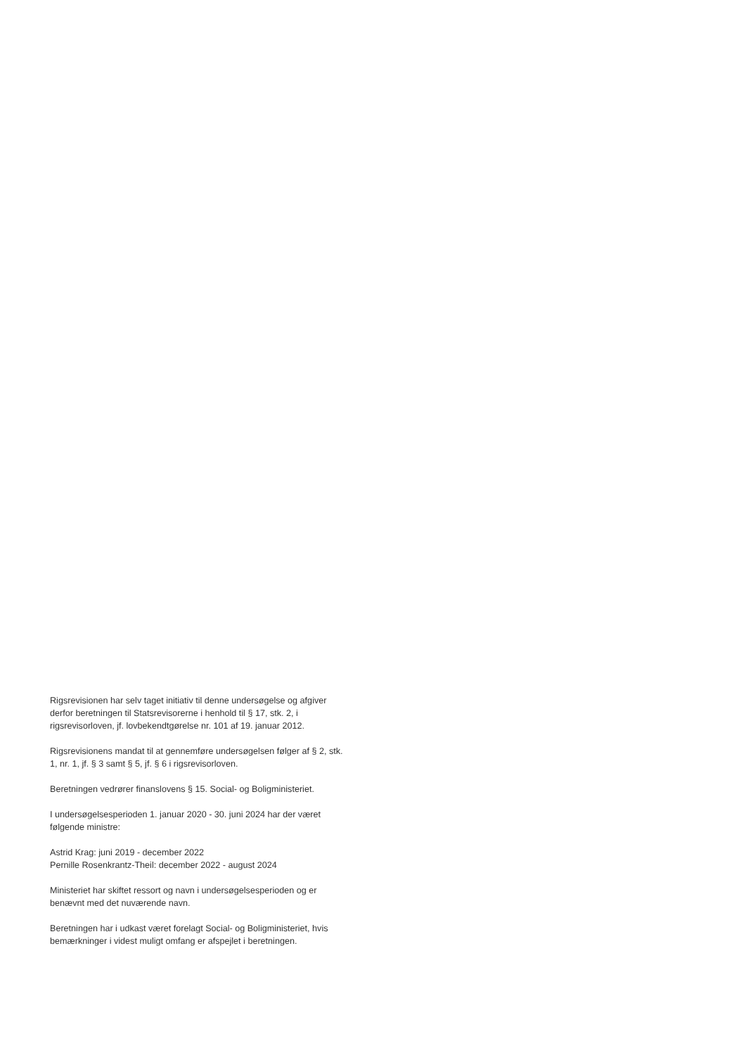Rigsrevisionen har selv taget initiativ til denne undersøgelse og afgiver derfor beretningen til Statsrevisorerne i henhold til § 17, stk. 2, i rigsrevisorloven, jf. lovbekendtgørelse nr. 101 af 19. januar 2012.
Rigsrevisionens mandat til at gennemføre undersøgelsen følger af § 2, stk. 1, nr. 1, jf. § 3 samt § 5, jf. § 6 i rigsrevisorloven.
Beretningen vedrører finanslovens § 15. Social- og Boligministeriet.
I undersøgelsesperioden 1. januar 2020 - 30. juni 2024 har der været følgende ministre:
Astrid Krag: juni 2019 - december 2022
Pernille Rosenkrantz-Theil: december 2022 - august 2024
Ministeriet har skiftet ressort og navn i undersøgelsesperioden og er benævnt med det nuværende navn.
Beretningen har i udkast været forelagt Social- og Boligministeriet, hvis bemærkninger i videst muligt omfang er afspejlet i beretningen.